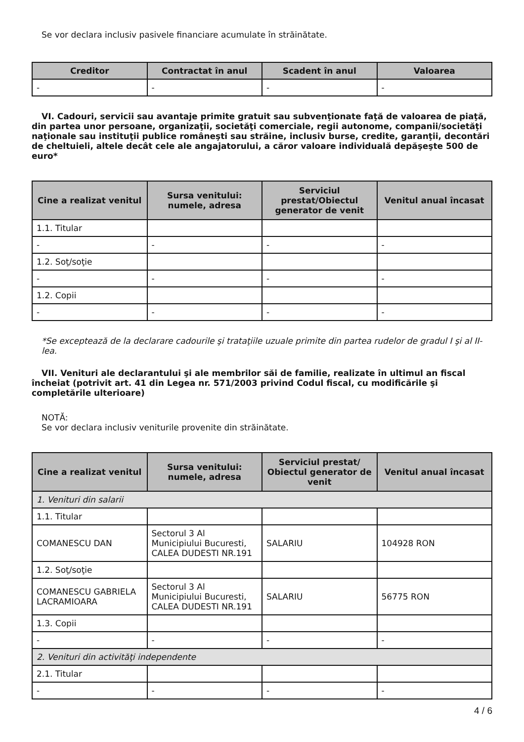Se vor declara inclusiv pasivele financiare acumulate în străinătate.
| Creditor | Contractat în anul | Scadent în anul | Valoarea |
| --- | --- | --- | --- |
| - | - | - | - |
VI. Cadouri, servicii sau avantaje primite gratuit sau subvenţionate faţă de valoarea de piaţă, din partea unor persoane, organizaţii, societăţi comerciale, regii autonome, companii/societăţi naţionale sau instituţii publice româneşti sau străine, inclusiv burse, credite, garanţii, decontări de cheltuieli, altele decât cele ale angajatorului, a căror valoare individuală depăşeşte 500 de euro*
| Cine a realizat venitul | Sursa venitului: numele, adresa | Serviciul prestat/Obiectul generator de venit | Venitul anual încasat |
| --- | --- | --- | --- |
| 1.1. Titular | | | |
| - | - | - | - |
| 1.2. Soţ/soţie | | | |
| - | - | - | - |
| 1.2. Copii | | | |
| - | - | - | - |
*Se exceptează de la declarare cadourile şi trataţiile uzuale primite din partea rudelor de gradul I şi al II-lea.
VII. Venituri ale declarantului şi ale membrilor săi de familie, realizate în ultimul an fiscal încheiat (potrivit art. 41 din Legea nr. 571/2003 privind Codul fiscal, cu modificările şi completările ulterioare)
NOTĂ:
Se vor declara inclusiv veniturile provenite din străinătate.
| Cine a realizat venitul | Sursa venitului: numele, adresa | Serviciul prestat/ Obiectul generator de venit | Venitul anual încasat |
| --- | --- | --- | --- |
| 1. Venituri din salarii | | | |
| 1.1. Titular | | | |
| COMANESCU DAN | Sectorul 3 Al Municipiului Bucuresti, CALEA DUDESTI NR.191 | SALARIU | 104928 RON |
| 1.2. Soţ/soţie | | | |
| COMANESCU GABRIELA LACRAMIOARA | Sectorul 3 Al Municipiului Bucuresti, CALEA DUDESTI NR.191 | SALARIU | 56775 RON |
| 1.3. Copii | | | |
| - | - | - | - |
| 2. Venituri din activităţi independente | | | |
| 2.1. Titular | | | |
| - | - | - | - |
4 / 6